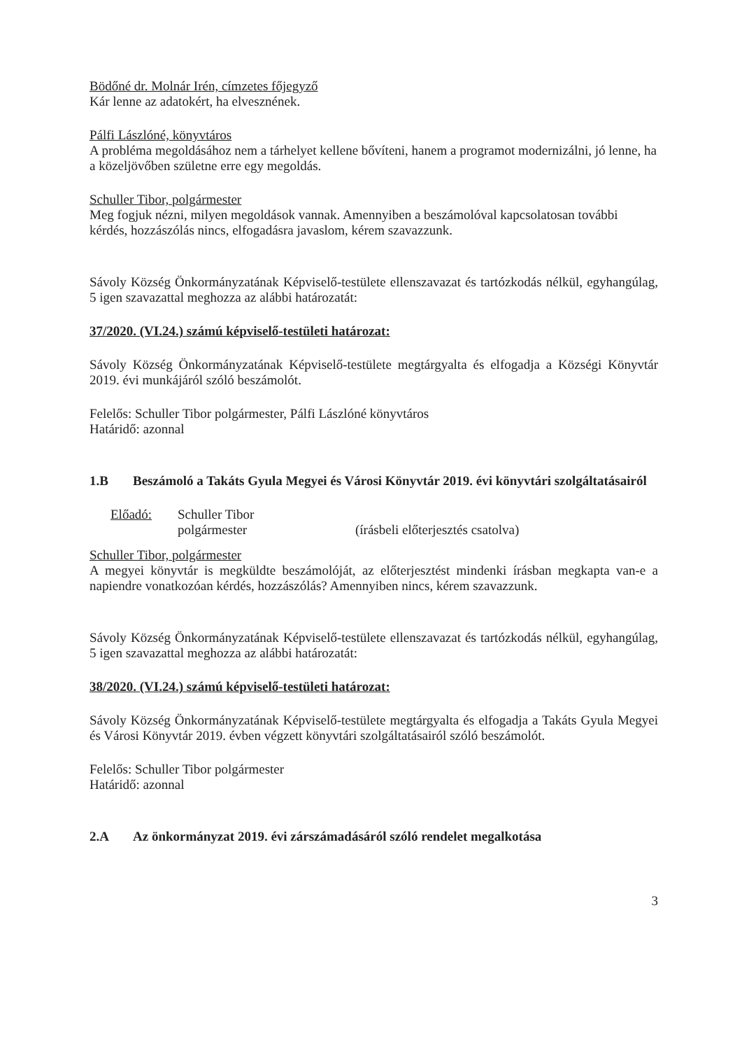Bödőné dr. Molnár Irén, címzetes főjegyző
Kár lenne az adatokért, ha elvesznének.
Pálfi Lászlóné, könyvtáros
A probléma megoldásához nem a tárhelyet kellene bővíteni, hanem a programot modernizálni, jó lenne, ha a közeljövőben születne erre egy megoldás.
Schuller Tibor, polgármester
Meg fogjuk nézni, milyen megoldások vannak. Amennyiben a beszámolóval kapcsolatosan további kérdés, hozzászólás nincs, elfogadásra javaslom, kérem szavazzunk.
Sávoly Község Önkormányzatának Képviselő-testülete ellenszavazat és tartózkodás nélkül, egyhangúlag, 5 igen szavazattal meghozza az alábbi határozatát:
37/2020. (VI.24.) számú képviselő-testületi határozat:
Sávoly Község Önkormányzatának Képviselő-testülete megtárgyalta és elfogadja a Községi Könyvtár 2019. évi munkájáról szóló beszámolót.
Felelős: Schuller Tibor polgármester, Pálfi Lászlóné könyvtáros
Határidő: azonnal
1.B Beszámoló a Takáts Gyula Megyei és Városi Könyvtár 2019. évi könyvtári szolgáltatásairól
Előadó: Schuller Tibor
polgármester (írásbeli előterjesztés csatolva)
Schuller Tibor, polgármester
A megyei könyvtár is megküldte beszámolóját, az előterjesztést mindenki írásban megkapta van-e a napiendre vonatkozóan kérdés, hozzászólás? Amennyiben nincs, kérem szavazzunk.
Sávoly Község Önkormányzatának Képviselő-testülete ellenszavazat és tartózkodás nélkül, egyhangúlag, 5 igen szavazattal meghozza az alábbi határozatát:
38/2020. (VI.24.) számú képviselő-testületi határozat:
Sávoly Község Önkormányzatának Képviselő-testülete megtárgyalta és elfogadja a Takáts Gyula Megyei és Városi Könyvtár 2019. évben végzett könyvtári szolgáltatásairól szóló beszámolót.
Felelős: Schuller Tibor polgármester
Határidő: azonnal
2.A Az önkormányzat 2019. évi zárszámadásáról szóló rendelet megalkotása
3